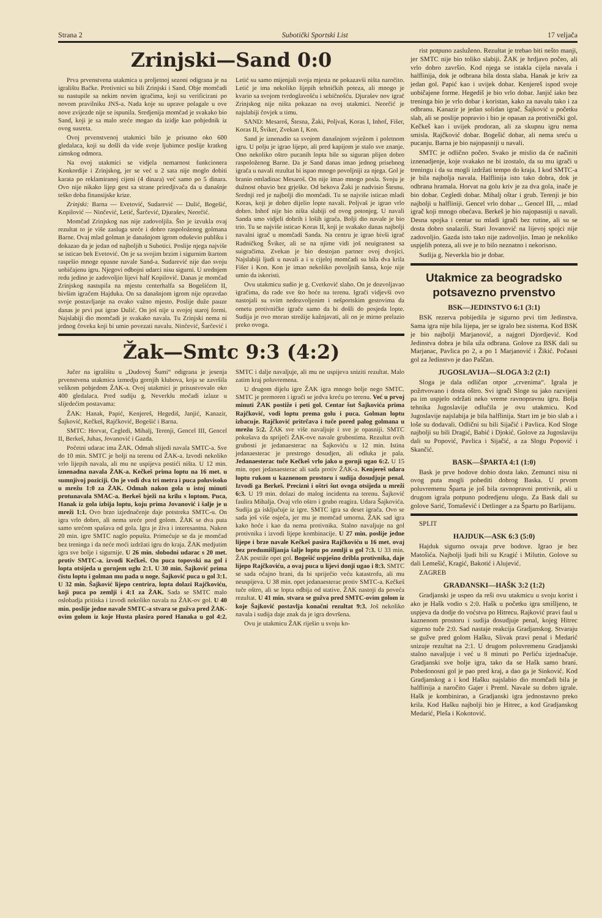Strana 2 Subotički Sportski List 17 veljača
Zrinjski—Sand 0:0
Prva prvenstvena utakmica u proljetnoj sezoni odigrana je na igralištu Bačke. Protivnici su bili Zrinjski i Sand. Obje momčadi su nastupile sa nekim novim igračima, koji su verificirani po novom pravilniku JNS-a. Nada koje su uprave polagale u ove nove zvijezde nije se ispunila. Sredjenija momčad je svakako bio Sand, koji je sa malo sreće mogao da izidje kao pobjednik iz ovog susreta.
Ovoj prvenstvenoj utakmici bilo je prisutno oko 600 gledalaca, koji su došli da vide svoje ljubimce poslije kratkog zimskog odmora.
Na ovoj utakmici se vidjela nemarnost funkcionera Konkordije i Zrinjskog, jer se već u 2 sata nije moglo dobiti karata po reklamiranoj cijeni (4 dinara) već samo po 5 dinara. Ovo nije nikako lijep gest sa strane priredjivača da u današnje teško doba finansijske krize.
Zrinjski: Barna — Evetović, Sudarević — Dulić, Bogešić, Kopilović — Ninčević, Letić, Šarčević, Djurašev, Neorčić.
Momčad Zrinjskog nas nije zadovoljila. Što je izvukla ovaj rezultat to je više zasluga sreće i dobro raspoloženog golmana Barne. Ovaj mlad golman je današnjom igrom oduševio publiku i dokazao da je jedan od najboljih u Subotici. Poslije njega najviše se isticao bek Evetović. On je sa svojim brzim i sigurnim štartom raspršio mnoge opasne navale Sand-a. Sudarević nije dao svoju uobičajenu igru. Njegovi odbojni udarci nisu sigurni. U srednjem redu jedino je zadovoljio lijevi half Kopilović. Danas je momčad Zrinjskog nastupila na mjestu centerhalfa sa Bogešićem II, bivšim igračem Hajduka. On sa današnjom igrom nije opravdao svoje postavljanje na ovako važno mjesto. Poslije duže pauze danas je prvi put igrao Dulić. On još nije u svojoj staroj formi. Najslabiji dio momčadi je svakako navala. Tu Zrinjski nema ni jednog čoveka koji bi umio povezati navalu. Ninčević, Šarčević i Letić su samo mijenjali svoja mjesta ne pokazavši ništa naročito. Letić je ima nekoliko lijepih tehničkih poteza, ali mnogo je kvario sa svojom tvrdoglavošću i sebičnošću. Djurašev nov igrač Zrinjskog nije ništa pokazao na ovoj utakmici. Neorčić je najslabiji čovjek u timu.
SAND: Mesaroš, Štesna, Žaki, Poljvaš, Koras I, Inhof, Fišer, Koras II, Šviker, Zvekan I, Kon.
Sand je iznenadio sa svojom današnjom svježom i poletnom igru. U polju je igrao lijepo, ali pred kapijom je stalo sve znanje. Ono nekoliko oštro pucanih lopta bile su siguran plijen dobro raspoloženog Barne. Da je Sand danas imao jednog prisebnog igrača u navali rezultat bi ispao mnogo povoljniji za njega. Gol je branio omladinac Mesaroš. On nije imao mnogo posla. Svoju je dužnost obavio bez grješke. Od bekova Žaki je nadvisio Štesnu. Srednji red je najbolji dio momčadi. Tu se najviše isticao mladi Koras, koji je dobro dijelio lopte navali. Poljvaš je igrao vrlo dobro. Inhof nije bio ništa slabiji od ovog potonjeg. U navali Sanda smo vidjeli dobrih i loših igrača. Bolji dio navale je bio trio. Tu se najviše isticao Koras II, koji je svakako danas najbolji navalni igrač u momčadi Sanda. Na centru je igrao bivši igrač Radničkog Šviker, ali se na njime vidi još neuigranost sa suigračima. Zvekan je bio dostojan partner ovoj dvojici. Najslabiji ljudi u navali a i u cijeloj momčadi su bila dva krila Fišer i Kon. Kon je imao nekoliko povoljnih šansa, koje nije umio da iskoristi.
Ovu utakmicu sudio je g. Cvetković slabo. On je dozvoljavao igračima, da rade sve što hoće na terenu. Igrači vidjevši ovo nastojali su svim nedozvoljenim i nešportskim gestovima da ometu protivničke igrače samo da bi došli do posjeda lopte. Sudija je ovo morao strožije kažnjavati, ali on je mirno prelazio preko ovoga.
Žak—Smtc 9:3 (4:2)
Jučer na igralištu u „Dudovoj Šumi“ odigrana je jesenja prvenstvena utakmica izmedju gornjih klubova, koja se završila velikom pobjedom ŽAK-a. Ovoj utakmici je prisustvovalo oko 400 gledalaca. Pred sudiju g. Neverklu močadi izlaze u slijedećim postavama:
ŽAK: Hanak, Papić, Kenjereš, Hegediš, Janjić, Kanazir, Šajković, Kečkeš, Rajčković, Bogešić i Barna.
SMTC: Horvat, Cegledi, Mihalj, Terenji, Gencel III, Gencel II, Berkeš, Juhas, Jovanović i Gazda.
Početni udarac ima ŽAK. Odmah slijedi navala SMTC-a. Sve do 10 min. SMTC je bolji na terenu od ŽAK-a. Izvodi nekoliko vrlo lijepih navala, ali mu ne uspijeva postići ništa. U 12 min. iznenadna navala ŽAK-a. Kečkeš prima loptu na 16 met. u sumnjivoj poziciji. On je vodi dva tri metra i puca poluvisoko u mrežu 1:0 za ŽAK. Odmah nakon gola u istoj minuti protunavala SMAC-a. Berkeš bježi na krilu s loptom. Puca, Hanak iz gola izbija loptu, koju prima Jovanović i šalje je u mreži 1:1. Ovo brzo izjednačenje daje potstreka SMTC-u. On igra vrlo dobro, ali nema sreće pred golom. ŽAK se dva puta samo srećom spašava od gola. Igra je živa i interesantna. Nakon 20 min. igre SMTC naglo popušta. Primećuje se da je momčad bez treninga i da neće moći izdržati igru do kraja. ŽAK medjutim igra sve bolje i sigurnije. U 26 min. slobodni udarac s 20 met. protiv SMTC-a. izvodi Kečkeš. On puca topovski na gol i lopta otsijeda u gornjem uglu 2:1. U 30 min. Šajković prima čistu loptu i golman mu pada u noge. Šajković puca u gol 3:1. U 32 min. Šajković lijepo centrira, lopta dolazi Rajčkoviću, koji puca po zemlji i 4:1 za ŽAK. Sada se SMTC malo oslobadja pritiska i izvodi nekoliko navala na ŽAK-ov gol. U 40 min. poslije jedne navale SMTC-a stvara se gužva pred ŽAK-ovim golom iz koje Husta plasira pored Hanaka u gol 4:2. SMTC i dalje navaljuje, ali mu ne uspijeva sniziti rezultat. Malo zatim kraj poluvremena.
U drugom dijelu igre ŽAK igra mnogo bolje nego SMTC. SMTC je premoren i igrači se jedva kreću po terenu. Već u prvoj minuti ŽAK postiže i peti gol. Centar šut Šajkovića prima Rajčković, vodi loptu prema golu i puca. Golman loptu izbacuje. Rajčković pritrčava i tuče pored palog golmana u mrežu 5:2. ŽAK sve više navaljuje i sve je opasniji. SMTC pokušava da spriječi ŽAK-ove navale grubostima. Rezultat ovih grubosti je jedanaesterac na Šajkoviću u 12 min. Istina jedanaesterac je prestrogo dosudjen, ali odluka je pala. Jedanaesterac tuče Kečkeš vrlo jako u gornji ugao 6:2. U 15 min. opet jedanaesterac ali sada protiv ŽAK-a. Kenjereš udara loptu rukom u kaznenom prostoru i sudija dosudjuje penal. Izvodi ga Berkeš. Precizni i oštri šut ovoga otsijeda u mreži 6:3. U 19 min. dolazi do malog incidenta na terenu. Šajković faulira Mihalja. Ovaj vrlo oštro i grubo reagira. Udara Šajkovića. Sudija ga isključuje iz igre. SMTC igra sa deset igrača. Ovo se sada još više osjeća, jer mu je momčad umorna. ŽAK sad igra kako hoće i kao da nema protivnika. Stalno navaljuje na gol protivnika i izvodi lijepe kombinacije. U 27 min. poslije jedne lijepe i brze navale Kečkeš pasira Rajčkoviću u 16 met. ovaj bez predumišljanja šalje loptu po zemlji u gol 7:3. U 33 min. ŽAK postiže opet gol. Bogešić uspješno dribla protivnika, daje lijepo Rajčkoviću, a ovaj puca u lijevi donji ugao i 8:3. SMTC se sada očajno brani, da bi spriječio veću katastrofu, ali mu neuspijeva. U 38 min. opet jedanaesterac protiv SMTC-a. Kečkeš tuče oštro, ali se lopta odbija od stative. ŽAK nastoji da poveća rezultat. U 41 min. stvara se gužva pred SMTC-ovim golom iz koje Šajković postavlja konačni rezultat 9:3. Još nekoliko navala i sudija daje znak da je igra dovršena.
Ovu je utakmicu ŽAK riješio u svoju ko-
rist potpuno zasluženo. Rezultat je trebao biti nešto manji, jer SMTC nije bio toliko slabiji. ŽAK je hrdjavo počeo, ali vrlo dobro završio. Kod njega se istakla cijela navala i halflinija, dok je odbrana bila dosta slaba. Hanak je kriv za jedan gol. Papić kao i uvijek dobar. Kenjereš ispod svoje uobičajene forme. Hegediš je bio vrlo dobar. Janjić iako bez treninga bio je vrlo dobar i koristan, kako za navalu tako i za odbranu. Kanazir je jedan solidan igrač. Šajković u početku slab, ali se poslije popravio i bio je opasan za protivnički gol. Kečkeš kao i uvijek prodoran, ali za skupnu igru nema smisla. Rajčković dobar. Bogešić dobar, ali nema sreću u pucanju. Barna je bio najopasniji u navali.
SMTC je odlično počeo. Svako je mislio da će načiniti iznenadjenje, koje svakako ne bi izostalo, da su mu igrači u treningu i da su mogli izdržati tempo do kraja. I kod SMTC-a je bila najbolja navala. Halflinija isto tako dobra, dok je odbrana hramala. Horvat na golu kriv je za dva gola, inače je bio dobar. Cegledi dobar. Mihalj oštar i grub. Terenji je bio najbolji u halfliniji. Gencel vrlo dobar ... Gencel III, ... mlad igrač koji mnogo obećava. Berkeš je bio najopasniji u navali. Desna spojka i centar su mladi igrači bez rutine, ali su se dosta dobro snalazili. Stari Jovanović na lijevoj spojci nije zadovoljio. Gazda isto tako nije zadovoljio. Imao je nekoliko uspjelih poteza, ali sve je to bilo neznatno i nekorisno.
Sudija g. Neverkla bio je dobar.
Utakmice za beogradsko potsavezno prvenstvo
BSK—JEDINSTVO 6:1 (3:1)
BSK rezerva pobijedila je sigurno prvi tim Jedinstva. Sama igra nije bila lijepa, jer se igralo bez sistema. Kod BSK je bio najbolji Marjanović, a najgori Djordjević. Kod Jedinstva dobra je bila uža odbrana. Golove za BSK dali su Marjanac, Pavlica po 2, a po 1 Marjanović i Žikić. Počasni gol za Jedinstvo je dao Paščan.
JUGOSLAVIJA—SLOGA 3:2 (2:1)
Sloga je dala odličan otpor „crvenima“. Igrala je požrtvovano i dosta oštro. Svi igrači Sloge su jako razvijeni pa im uspjelo održati neko vreme ravnopravnu igru. Bolja tehnika Jugoslavije odlučila je ovu utakmicu. Kod Jugoslavije najslabija je bila halflinija. Start im je bio slab a i loše su dodavali. Odlični su bili Sijačić i Pavlica. Kod Sloge najbolji su bili Dragić, Babić i Djokić. Golove za Jugoslaviju dali su Popović, Pavlica i Sijačić, a za Slogu Popović i Skančić.
BASK—ŠPARTA 4:1 (1:0)
Bask je prve bodove dobio dosta lako. Zemunci nisu ni ovog puta mogli pobediti dobrog Baska. U prvom poluvremenu Šparta je još bila ravnopravni protivnik, ali u drugom igrala potpuno podredjenu ulogu. Za Bask dali su golove Sarić, Tomašević i Detlinger a za Špartu po Barlijanu.
SPLIT
HAJDUK—ASK 6:3 (5:0)
Hajduk sigurno osvaja prve bodove. Igrao je bez Matošića. Najbolji ljudi bili su Kragić i Milutin. Golove su dali Lemešić, Kragić, Bakotić i Alujević.
ZAGREB
GRAĐANSKI—HAŠK 3:2 (1:2)
Gradjanski je uspeo da reši ovu utakmicu u svoju korist i ako je Hašk vodio s 2:0. Hašk u početku igra smišljeno, te uspjeva da dodje do voćstva po Hitrecu. Rajković pravi faul u kaznenom prostoru i sudija dosudjuje penal, kojeg Hitrec sigurno tuče 2:0. Sad nastaje reakcija Gradjanskog. Stvaraju se gužve pred golom Hašku, Slivak pravi penal i Medarić snizuje rezultat na 2:1. U drugom poluvremenu Gradjanski stalno navaljuje i već u 8 minuti po Perliću izjednačuje. Gradjanski sve bolje igra, tako da se Hašk samo brani. Pobedonosni gol je pao pred kraj, a dao ga je Sinković. Kod Gradjanskog a i kod Hašku najslabio dio momčadi bila je halflinija a naročito Gajer i Preml. Navale su dobro igrale. Hašk je kombinirao, a Gradjanski igra jednostavno preko krila. Kod Hašku najbolji bio je Hitrec, a kod Gradjanskog Medarić, Pleša i Kokotović.